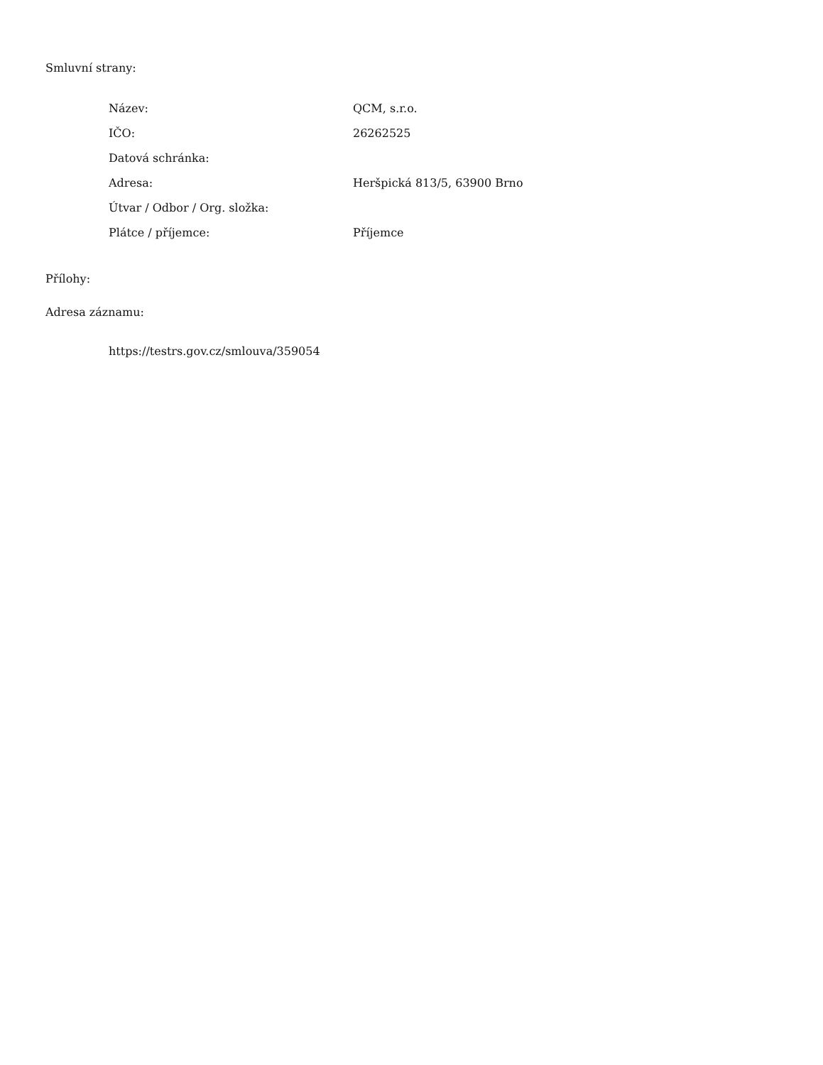Smluvní strany:
| Název: | QCM, s.r.o. |
| IČO: | 26262525 |
| Datová schránka: | |
| Adresa: | Heršpická 813/5, 63900 Brno |
| Útvar / Odbor / Org. složka: | |
| Plátce / příjemce: | Příjemce |
Přílohy:
Adresa záznamu:
https://testrs.gov.cz/smlouva/359054